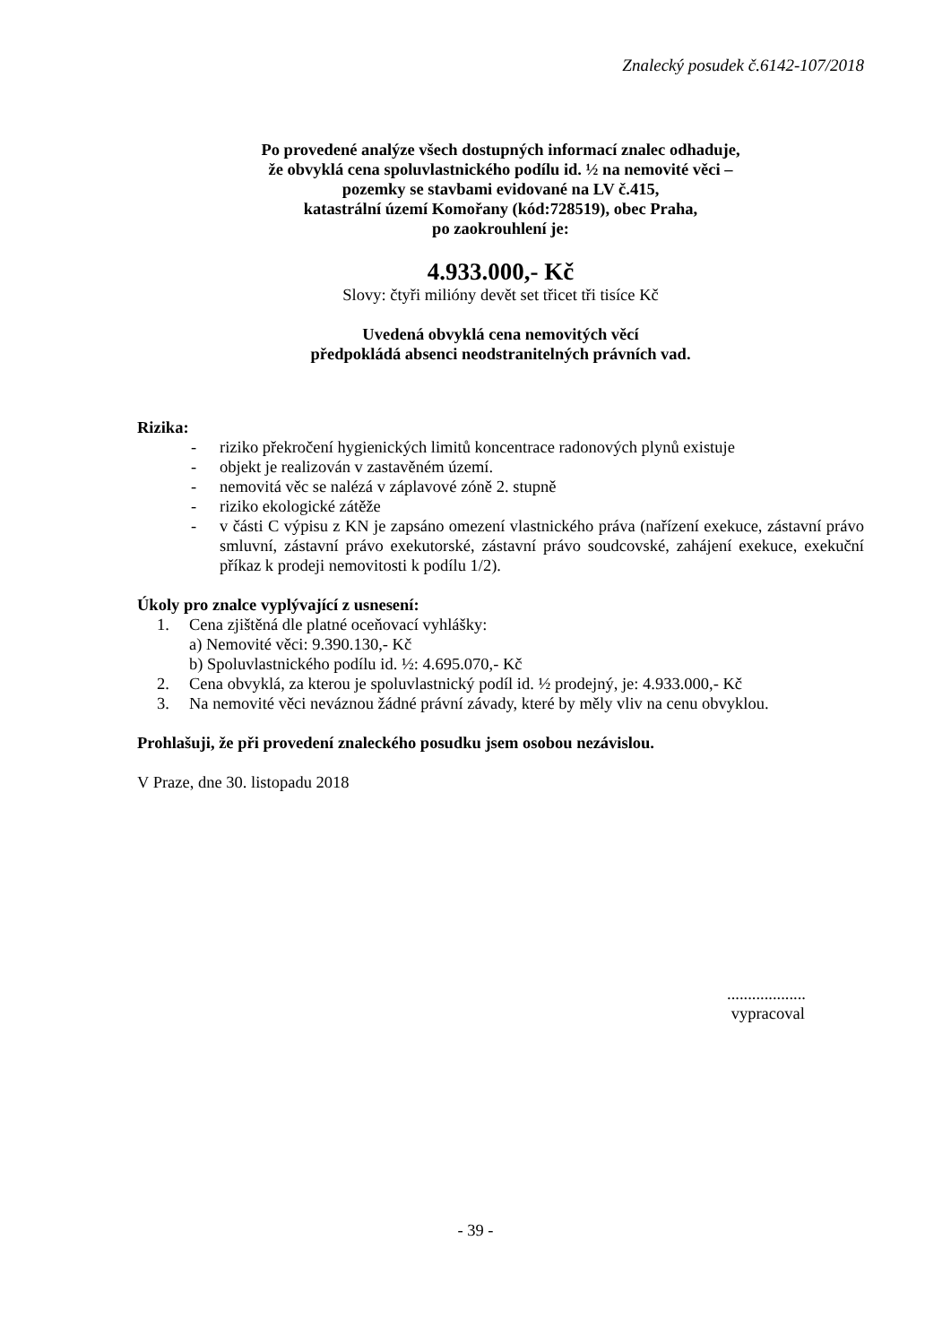Znalecký posudek č.6142-107/2018
Po provedené analýze všech dostupných informací znalec odhaduje,
že obvyklá cena spoluvlastnického podílu id. ½ na nemovité věci –
pozemky se stavbami evidované na LV č.415,
katastrální území Komořany (kód:728519), obec Praha,
po zaokrouhlení je:
4.933.000,- Kč
Slovy: čtyři milióny devět set třicet tři tisíce Kč
Uvedená obvyklá cena nemovitých věcí
předpokládá absenci neodstranitelných právních vad.
Rizika:
- riziko překročení hygienických limitů koncentrace radonových plynů existuje
- objekt je realizován v zastavěném území.
- nemovitá věc se nalézá v záplavové zóně 2. stupně
- riziko ekologické zátěže
- v části C výpisu z KN je zapsáno omezení vlastnického práva (nařízení exekuce, zástavní právo smluvní, zástavní právo exekutorské, zástavní právo soudcovské, zahájení exekuce, exekuční příkaz k prodeji nemovitosti k podílu 1/2).
Úkoly pro znalce vyplývající z usnesení:
1. Cena zjištěná dle platné oceňovací vyhlášky:
a) Nemovité věci: 9.390.130,- Kč
b) Spoluvlastnického podílu id. ½: 4.695.070,- Kč
2. Cena obvyklá, za kterou je spoluvlastnický podíl id. ½ prodejný, je: 4.933.000,- Kč
3. Na nemovité věci neváznou žádné právní závady, které by měly vliv na cenu obvyklou.
Prohlašuji, že při provedení znaleckého posudku jsem osobou nezávislou.
V Praze, dne 30. listopadu 2018
...................
vypracoval
- 39 -